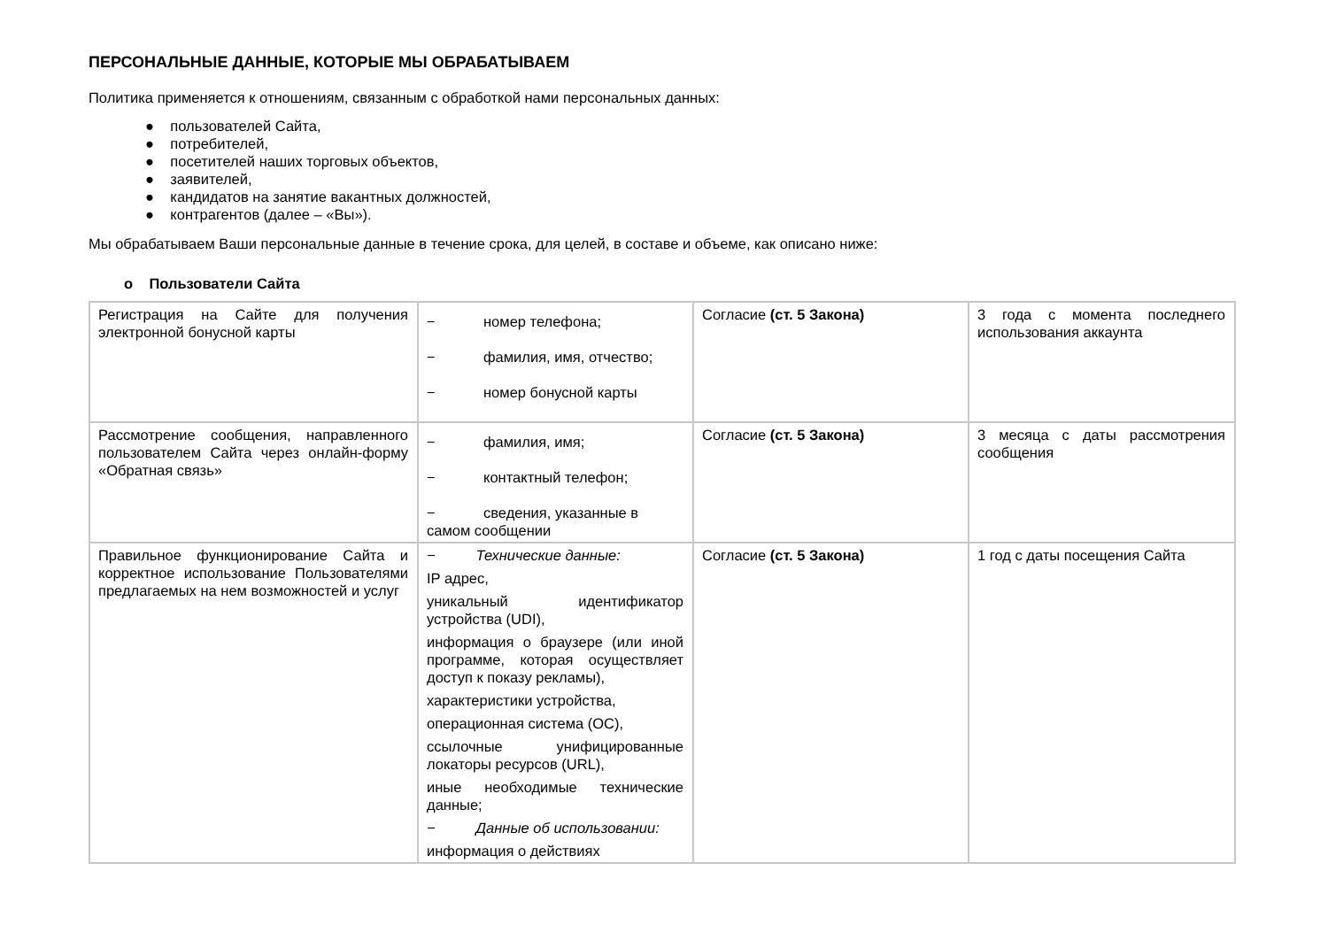ПЕРСОНАЛЬНЫЕ ДАННЫЕ, КОТОРЫЕ МЫ ОБРАБАТЫВАЕМ
Политика применяется к отношениям, связанным с обработкой нами персональных данных:
● пользователей Сайта,
● потребителей,
● посетителей наших торговых объектов,
● заявителей,
● кандидатов на занятие вакантных должностей,
● контрагентов (далее – «Вы»).
Мы обрабатываем Ваши персональные данные в течение срока, для целей, в составе и объеме, как описано ниже:
o Пользователи Сайта
| Регистрация на Сайте для получения электронной бонусной карты | − номер телефона; − фамилия, имя, отчество; − номер бонусной карты | Согласие (ст. 5 Закона) | 3 года с момента последнего использования аккаунта |
| Рассмотрение сообщения, направленного пользователем Сайта через онлайн-форму «Обратная связь» | − фамилия, имя; − контактный телефон; − сведения, указанные в самом сообщении | Согласие (ст. 5 Закона) | 3 месяца с даты рассмотрения сообщения |
| Правильное функционирование Сайта и корректное использование Пользователями предлагаемых на нем возможностей и услуг | − Технические данные: IP адрес, уникальный идентификатор устройства (UDI), информация о браузере (или иной программе, которая осуществляет доступ к показу рекламы), характеристики устройства, операционная система (ОС), ссылочные унифицированные локаторы ресурсов (URL), иные необходимые технические данные; − Данные об использовании: информация о действиях | Согласие (ст. 5 Закона) | 1 год с даты посещения Сайта |